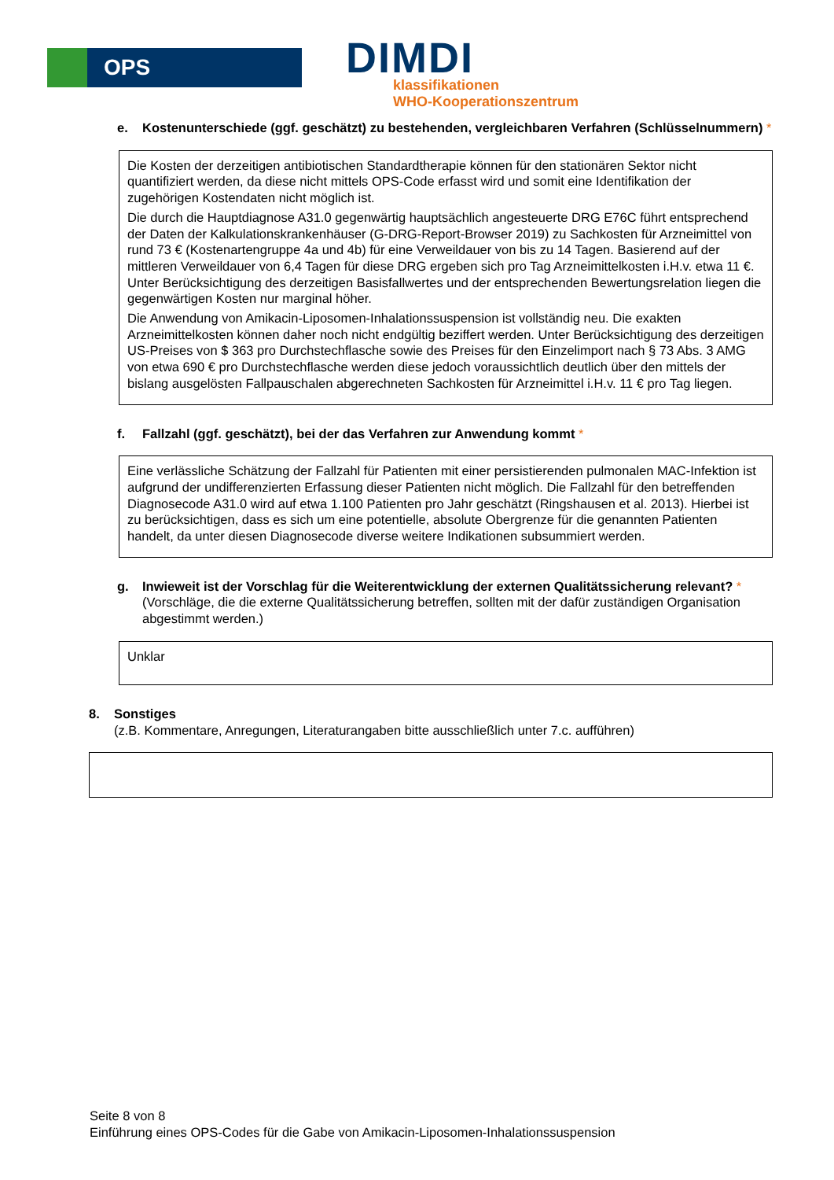OPS
DIMDI
klassifikationen
WHO-Kooperationszentrum
e. Kostenunterschiede (ggf. geschätzt) zu bestehenden, vergleichbaren Verfahren (Schlüsselnummern) *
Die Kosten der derzeitigen antibiotischen Standardtherapie können für den stationären Sektor nicht quantifiziert werden, da diese nicht mittels OPS-Code erfasst wird und somit eine Identifikation der zugehörigen Kostendaten nicht möglich ist.
Die durch die Hauptdiagnose A31.0 gegenwärtig hauptsächlich angesteuerte DRG E76C führt entsprechend der Daten der Kalkulationskrankenhäuser (G-DRG-Report-Browser 2019) zu Sachkosten für Arzneimittel von rund 73 € (Kostenartengruppe 4a und 4b) für eine Verweildauer von bis zu 14 Tagen. Basierend auf der mittleren Verweildauer von 6,4 Tagen für diese DRG ergeben sich pro Tag Arzneimittelkosten i.H.v. etwa 11 €. Unter Berücksichtigung des derzeitigen Basisfallwertes und der entsprechenden Bewertungsrelation liegen die gegenwärtigen Kosten nur marginal höher.
Die Anwendung von Amikacin-Liposomen-Inhalationssuspension ist vollständig neu. Die exakten Arzneimittelkosten können daher noch nicht endgültig beziffert werden. Unter Berücksichtigung des derzeitigen US-Preises von $ 363 pro Durchstechflasche sowie des Preises für den Einzelimport nach § 73 Abs. 3 AMG von etwa 690 € pro Durchstechflasche werden diese jedoch voraussichtlich deutlich über den mittels der bislang ausgelösten Fallpauschalen abgerechneten Sachkosten für Arzneimittel i.H.v. 11 € pro Tag liegen.
f. Fallzahl (ggf. geschätzt), bei der das Verfahren zur Anwendung kommt *
Eine verlässliche Schätzung der Fallzahl für Patienten mit einer persistierenden pulmonalen MAC-Infektion ist aufgrund der undifferenzierten Erfassung dieser Patienten nicht möglich. Die Fallzahl für den betreffenden Diagnosecode A31.0 wird auf etwa 1.100 Patienten pro Jahr geschätzt (Ringshausen et al. 2013). Hierbei ist zu berücksichtigen, dass es sich um eine potentielle, absolute Obergrenze für die genannten Patienten handelt, da unter diesen Diagnosecode diverse weitere Indikationen subsummiert werden.
g. Inwieweit ist der Vorschlag für die Weiterentwicklung der externen Qualitätssicherung relevant? *
(Vorschläge, die die externe Qualitätssicherung betreffen, sollten mit der dafür zuständigen Organisation abgestimmt werden.)
Unklar
8. Sonstiges
(z.B. Kommentare, Anregungen, Literaturangaben bitte ausschließlich unter 7.c. aufführen)
Seite 8 von 8
Einführung eines OPS-Codes für die Gabe von Amikacin-Liposomen-Inhalationssuspension